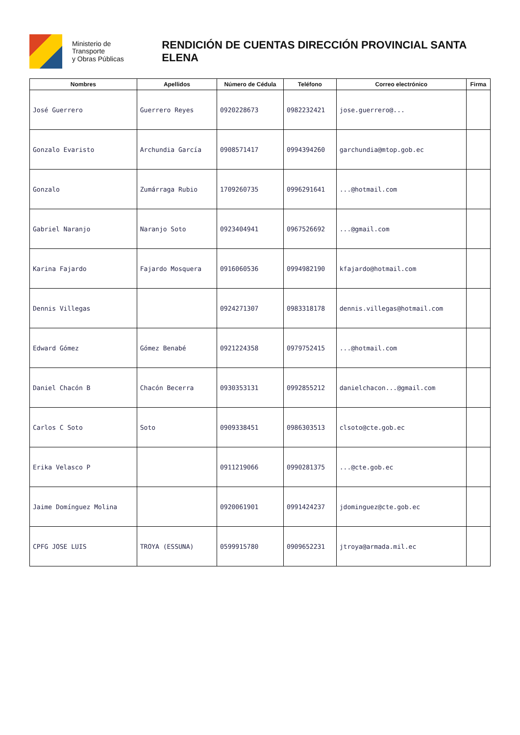Ministerio de Transporte
y Obras Públicas
RENDICIÓN DE CUENTAS DIRECCIÓN PROVINCIAL SANTA ELENA
| Nombres | Apellidos | Número de Cédula | Teléfono | Correo electrónico | Firma |
| --- | --- | --- | --- | --- | --- |
| José Guerrero | Guerrero Reyes | 0920228673 | 0982232421 | jose.guerrero@... | |
| Gonzalo Evaristo | Archundia García | 0908571417 | 0994394260 | garchundia@mtop.gob.ec | |
| Gonzalo | Zumárraga Rubio | 1709260735 | 0996291641 | ...@hotmail.com | |
| Gabriel Naranjo | Naranjo Soto | 0923404941 | 0967526692 | ...@gmail.com | |
| Karina Fajardo | Fajardo Mosquera | 0916060536 | 0994982190 | kfajardo@hotmail.com | |
| Dennis Villegas | | 0924271307 | 0983318178 | dennis.villegas@hotmail.com | |
| Edward Gómez | Gómez Benabé | 0921224358 | 0979752415 | ...@hotmail.com | |
| Daniel Chacón B | Chacón Becerra | 0930353131 | 0992855212 | danielchacon...@gmail.com | |
| Carlos C Soto | Soto | 0909338451 | 0986303513 | clsoto@cte.gob.ec | |
| Erika Velasco P | | 0911219066 | 0990281375 | ...@cte.gob.ec | |
| Jaime Domínguez Molina | | 0920061901 | 0991424237 | jdominguez@cte.gob.ec | |
| CPFG JOSE LUIS | TROYA (ESSUNA) | 0599915780 | 0909652231 | jtroya@armada.mil.ec | |